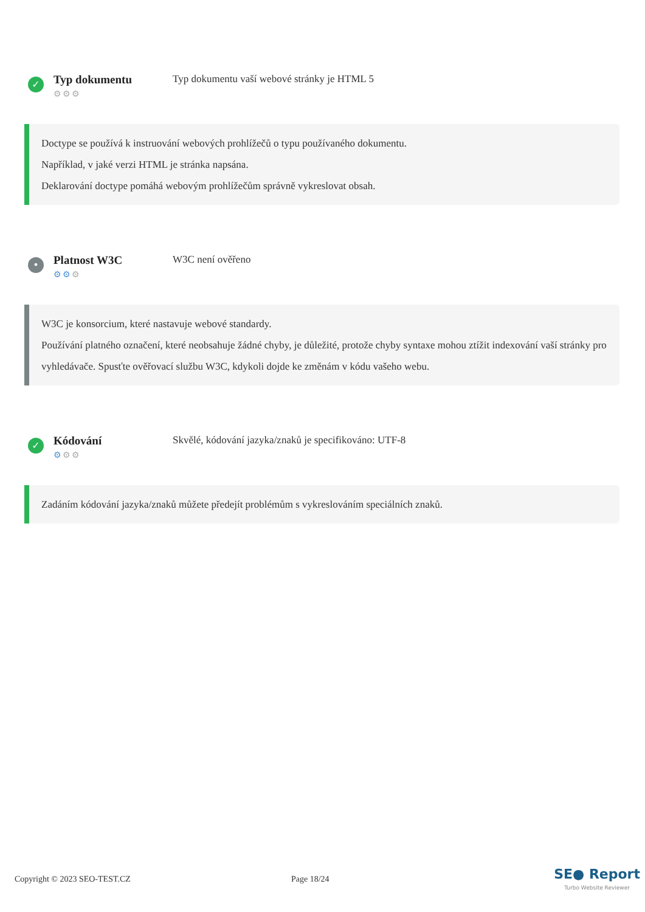✓
Typ dokumentu
⚙⚙⚙
Typ dokumentu vaší webové stránky je HTML 5
Doctype se používá k instruování webových prohlížečů o typu používaného dokumentu.
Například, v jaké verzi HTML je stránka napsána.
Deklarování doctype pomáhá webovým prohlížečům správně vykreslovat obsah.
•
Platnost W3C
⚙⚙⚙
W3C není ověřeno
W3C je konsorcium, které nastavuje webové standardy.
Používání platného označení, které neobsahuje žádné chyby, je důležité, protože chyby syntaxe mohou ztížit indexování vaší stránky pro vyhledávače. Spusťte ověřovací službu W3C, kdykoli dojde ke změnám v kódu vašeho webu.
✓
Kódování
⚙⚙⚙
Skvělé, kódování jazyka/znaků je specifikováno: UTF-8
Zadáním kódování jazyka/znaků můžete předejít problémům s vykreslováním speciálních znaků.
Copyright © 2023 SEO-TEST.CZ Page 18/24
SE● Report
Turbo Website Reviewer